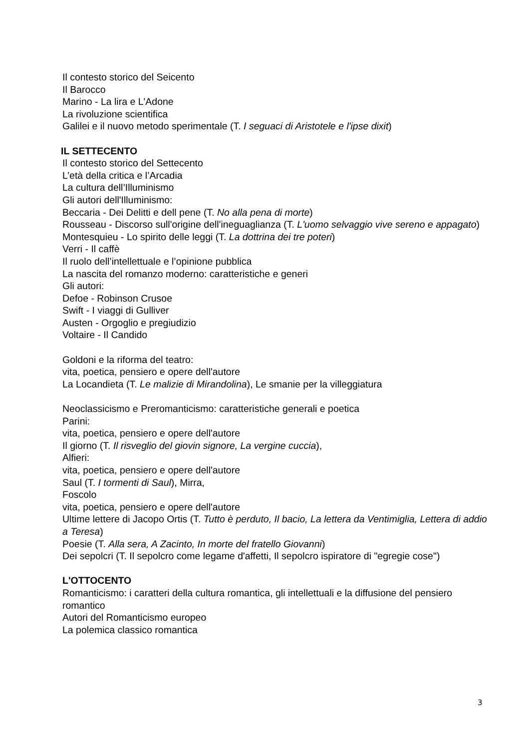Il contesto storico del Seicento
Il Barocco
Marino - La lira e L'Adone
La rivoluzione scientifica
Galilei e il nuovo metodo sperimentale (T. I seguaci di Aristotele e l'ipse dixit)
IL SETTECENTO
Il contesto storico del Settecento
L’età della critica e l’Arcadia
La cultura dell’Illuminismo
Gli autori dell'Illuminismo:
Beccaria - Dei Delitti e dell pene (T. No alla pena di morte)
Rousseau - Discorso sull'origine dell'ineguaglianza (T. L'uomo selvaggio vive sereno e appagato)
Montesquieu - Lo spirito delle leggi (T. La dottrina dei tre poteri)
Verri - Il caffè
Il ruolo dell’intellettuale e l’opinione pubblica
La nascita del romanzo moderno: caratteristiche e generi
Gli autori:
Defoe - Robinson Crusoe
Swift - I viaggi di Gulliver
Austen - Orgoglio e pregiudizio
Voltaire - Il Candido
Goldoni e la riforma del teatro:
vita, poetica, pensiero e opere dell'autore
La Locandieta (T. Le malizie di Mirandolina), Le smanie per la villeggiatura
Neoclassicismo e Preromanticismo: caratteristiche generali e poetica
Parini:
vita, poetica, pensiero e opere dell'autore
Il giorno (T. Il risveglio del giovin signore, La vergine cuccia),
Alfieri:
vita, poetica, pensiero e opere dell'autore
Saul (T. I tormenti di Saul), Mirra,
Foscolo
vita, poetica, pensiero e opere dell'autore
Ultime lettere di Jacopo Ortis (T. Tutto è perduto, Il bacio, La lettera da Ventimiglia, Lettera di addio a Teresa)
Poesie (T. Alla sera, A Zacinto, In morte del fratello Giovanni)
Dei sepolcri (T. Il sepolcro come legame d'affetti, Il sepolcro ispiratore di "egregie cose")
L'OTTOCENTO
Romanticismo: i caratteri della cultura romantica, gli intellettuali e la diffusione del pensiero romantico
Autori del Romanticismo europeo
La polemica classico romantica
3